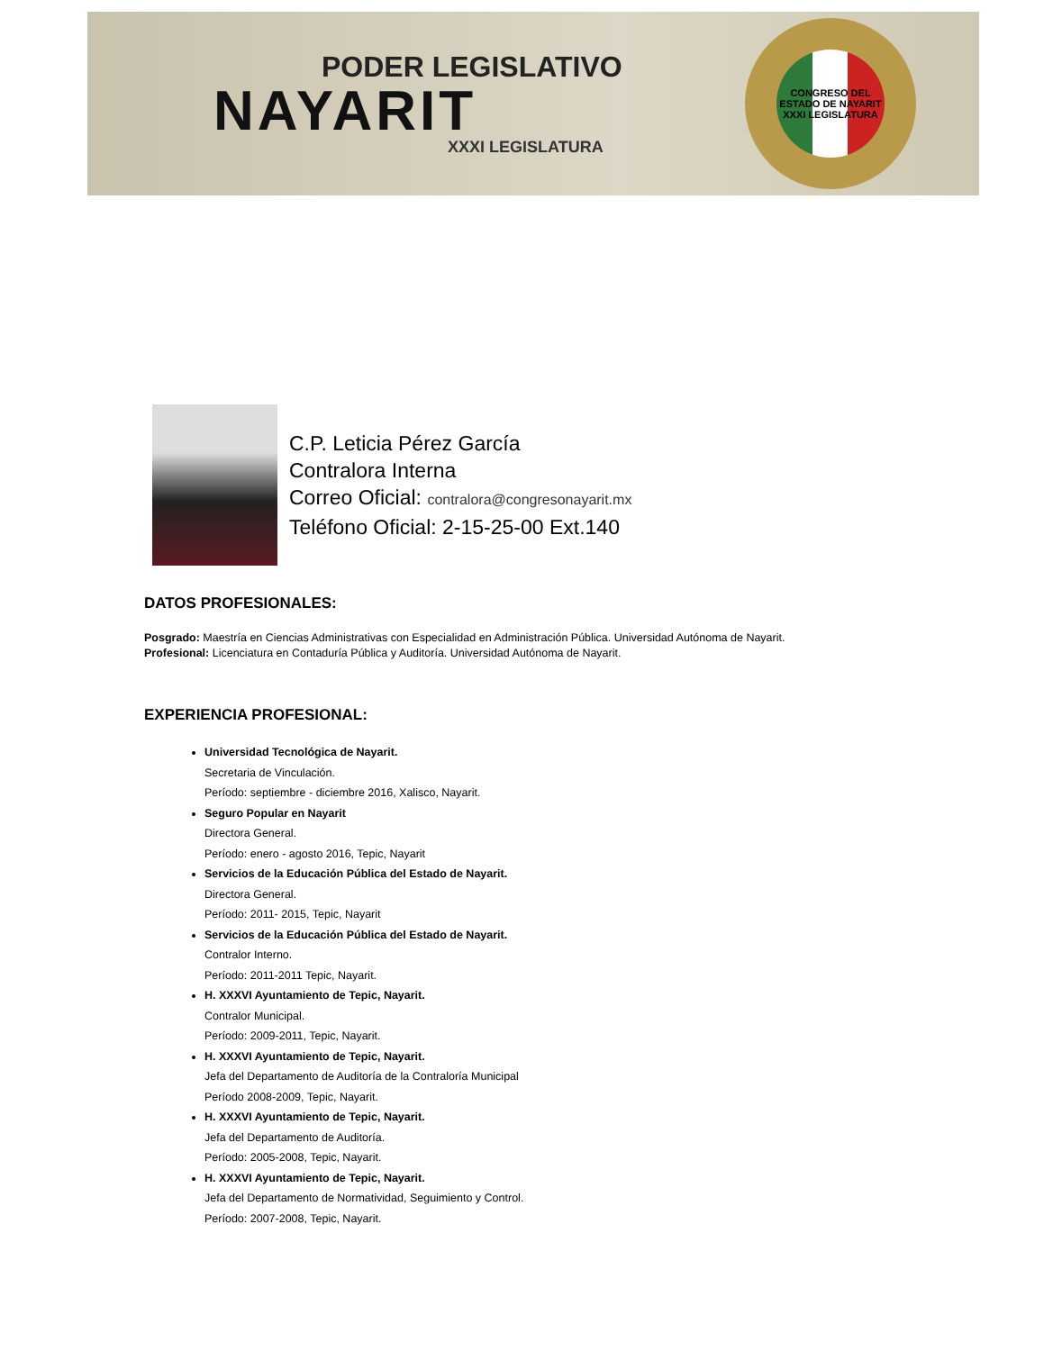PODER LEGISLATIVO
NAYARIT
XXXI LEGISLATURA
CONGRESO DEL ESTADO DE NAYARIT
XXXI LEGISLATURA
C.P. Leticia Pérez García
Contralora Interna
Correo Oficial: contralora@congresonayarit.mx
Teléfono Oficial: 2-15-25-00 Ext.140
DATOS PROFESIONALES:
Posgrado: Maestría en Ciencias Administrativas con Especialidad en Administración Pública. Universidad Autónoma de Nayarit.
Profesional: Licenciatura en Contaduría Pública y Auditoría. Universidad Autónoma de Nayarit.
EXPERIENCIA PROFESIONAL:
Universidad Tecnológica de Nayarit.
Secretaria de Vinculación.
Período: septiembre - diciembre 2016, Xalisco, Nayarit.
Seguro Popular en Nayarit
Directora General.
Período: enero - agosto 2016, Tepic, Nayarit
Servicios de la Educación Pública del Estado de Nayarit.
Directora General.
Período: 2011- 2015, Tepic, Nayarit
Servicios de la Educación Pública del Estado de Nayarit.
Contralor Interno.
Período: 2011-2011 Tepic, Nayarit.
H. XXXVI Ayuntamiento de Tepic, Nayarit.
Contralor Municipal.
Período: 2009-2011, Tepic, Nayarit.
H. XXXVI Ayuntamiento de Tepic, Nayarit.
Jefa del Departamento de Auditoría de la Contraloría Municipal
Período 2008-2009, Tepic, Nayarit.
H. XXXVI Ayuntamiento de Tepic, Nayarit.
Jefa del Departamento de Auditoría.
Período: 2005-2008, Tepic, Nayarit.
H. XXXVI Ayuntamiento de Tepic, Nayarit.
Jefa del Departamento de Normatividad, Seguimiento y Control.
Período: 2007-2008, Tepic, Nayarit.